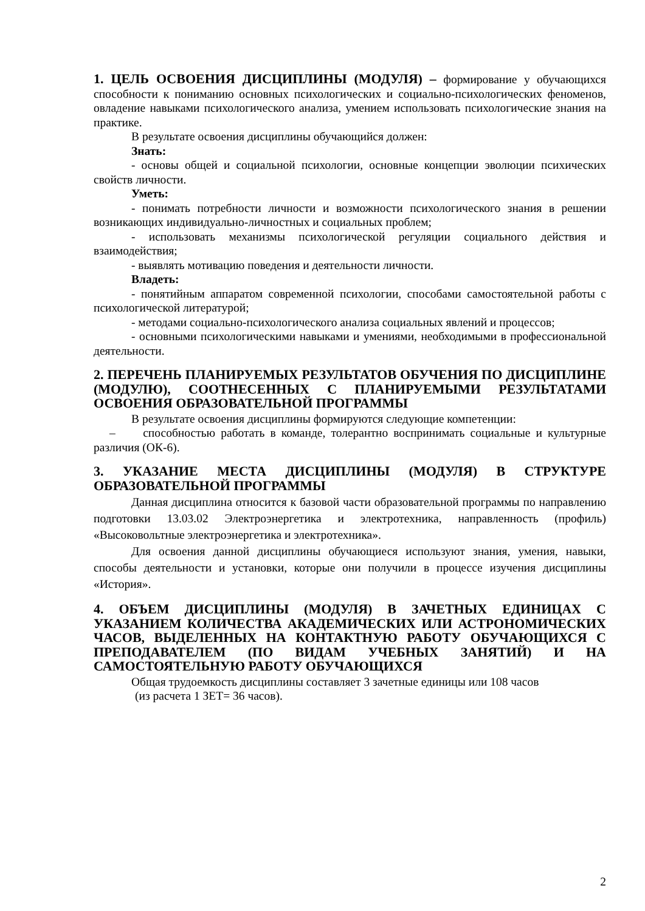1. ЦЕЛЬ ОСВОЕНИЯ ДИСЦИПЛИНЫ (МОДУЛЯ) – формирование у обучающихся способности к пониманию основных психологических и социально-психологических феноменов, овладение навыками психологического анализа, умением использовать психологические знания на практике.
В результате освоения дисциплины обучающийся должен:
Знать:
- основы общей и социальной психологии, основные концепции эволюции психических свойств личности.
Уметь:
- понимать потребности личности и возможности психологического знания в решении возникающих индивидуально-личностных и социальных проблем;
- использовать механизмы психологической регуляции социального действия и взаимодействия;
- выявлять мотивацию поведения и деятельности личности.
Владеть:
- понятийным аппаратом современной психологии, способами самостоятельной работы с психологической литературой;
- методами социально-психологического анализа социальных явлений и процессов;
- основными психологическими навыками и умениями, необходимыми в профессиональной деятельности.
2. ПЕРЕЧЕНЬ ПЛАНИРУЕМЫХ РЕЗУЛЬТАТОВ ОБУЧЕНИЯ ПО ДИСЦИПЛИНЕ (МОДУЛЮ), СООТНЕСЕННЫХ С ПЛАНИРУЕМЫМИ РЕЗУЛЬТАТАМИ ОСВОЕНИЯ ОБРАЗОВАТЕЛЬНОЙ ПРОГРАММЫ
В результате освоения дисциплины формируются следующие компетенции:
– способностью работать в команде, толерантно воспринимать социальные и культурные различия (ОК-6).
3. УКАЗАНИЕ МЕСТА ДИСЦИПЛИНЫ (МОДУЛЯ) В СТРУКТУРЕ ОБРАЗОВАТЕЛЬНОЙ ПРОГРАММЫ
Данная дисциплина относится к базовой части образовательной программы по направлению подготовки 13.03.02 Электроэнергетика и электротехника, направленность (профиль) «Высоковольтные электроэнергетика и электротехника».
Для освоения данной дисциплины обучающиеся используют знания, умения, навыки, способы деятельности и установки, которые они получили в процессе изучения дисциплины «История».
4. ОБЪЕМ ДИСЦИПЛИНЫ (МОДУЛЯ) В ЗАЧЕТНЫХ ЕДИНИЦАХ С УКАЗАНИЕМ КОЛИЧЕСТВА АКАДЕМИЧЕСКИХ ИЛИ АСТРОНОМИЧЕСКИХ ЧАСОВ, ВЫДЕЛЕННЫХ НА КОНТАКТНУЮ РАБОТУ ОБУЧАЮЩИХСЯ С ПРЕПОДАВАТЕЛЕМ (ПО ВИДАМ УЧЕБНЫХ ЗАНЯТИЙ) И НА САМОСТОЯТЕЛЬНУЮ РАБОТУ ОБУЧАЮЩИХСЯ
Общая трудоемкость дисциплины составляет 3 зачетные единицы или 108 часов
(из расчета 1 ЗЕТ= 36 часов).
2